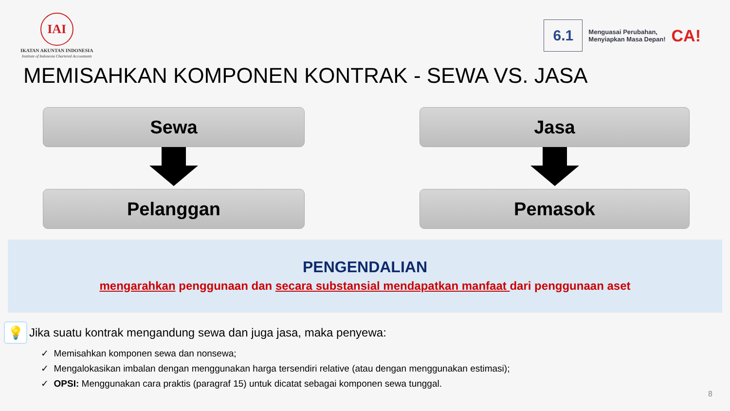IAI
IKATAN AKUNTAN INDONESIA
Institute of Indonesia Chartered Accountants
6.1
Menguasai Perubahan,
Menyiapkan Masa Depan!
CA!
MEMISAHKAN KOMPONEN KONTRAK - SEWA VS. JASA
Sewa
Jasa
Pelanggan
Pemasok
PENGENDALIAN
mengarahkan penggunaan dan secara substansial mendapatkan manfaat dari penggunaan aset
💡
Jika suatu kontrak mengandung sewa dan juga jasa, maka penyewa:
✓ Memisahkan komponen sewa dan nonsewa;
✓ Mengalokasikan imbalan dengan menggunakan harga tersendiri relative (atau dengan menggunakan estimasi);
✓ OPSI: Menggunakan cara praktis (paragraf 15) untuk dicatat sebagai komponen sewa tunggal.
8